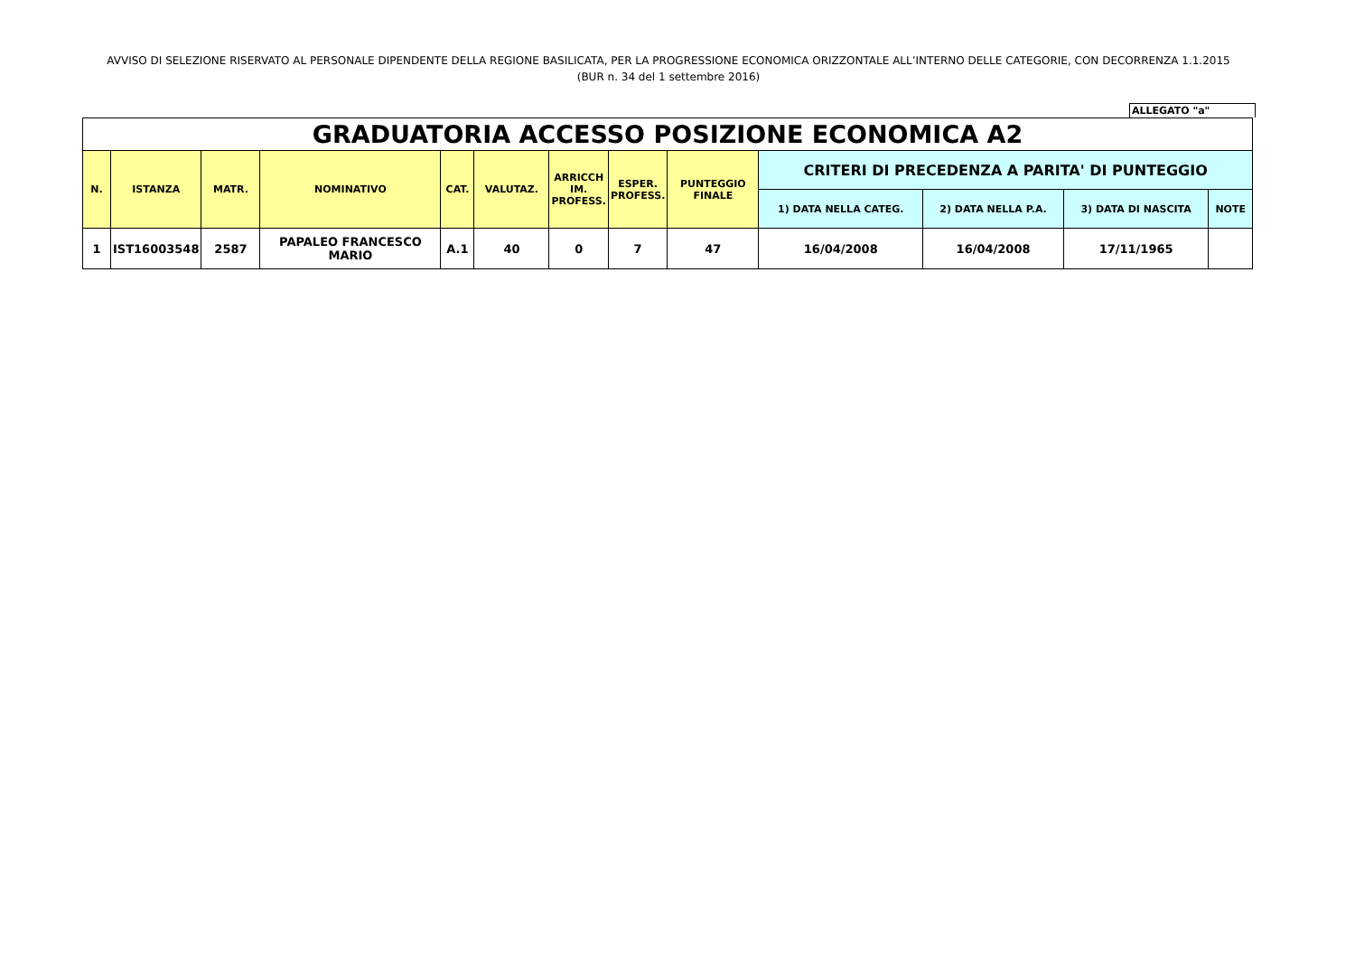AVVISO DI SELEZIONE RISERVATO AL PERSONALE DIPENDENTE DELLA REGIONE BASILICATA, PER LA PROGRESSIONE ECONOMICA ORIZZONTALE ALL’INTERNO DELLE CATEGORIE, CON DECORRENZA 1.1.2015
(BUR n. 34 del 1 settembre 2016)
ALLEGATO "a"
| GRADUATORIA ACCESSO POSIZIONE ECONOMICA A2 | | | | | | | | | | | | |
| N. | ISTANZA | MATR. | NOMINATIVO | CAT. | VALUTAZ. | ARRICCH IM. PROFESS. | ESPER. PROFESS. | PUNTEGGIO FINALE | CRITERI DI PRECEDENZA A PARITA' DI PUNTEGGIO | | | |
| | | | | | | | | | 1) DATA NELLA CATEG. | 2) DATA NELLA P.A. | 3) DATA DI NASCITA | NOTE |
| 1 | IST16003548 | 2587 | PAPALEO FRANCESCO MARIO | A.1 | 40 | 0 | 7 | 47 | 16/04/2008 | 16/04/2008 | 17/11/1965 | |